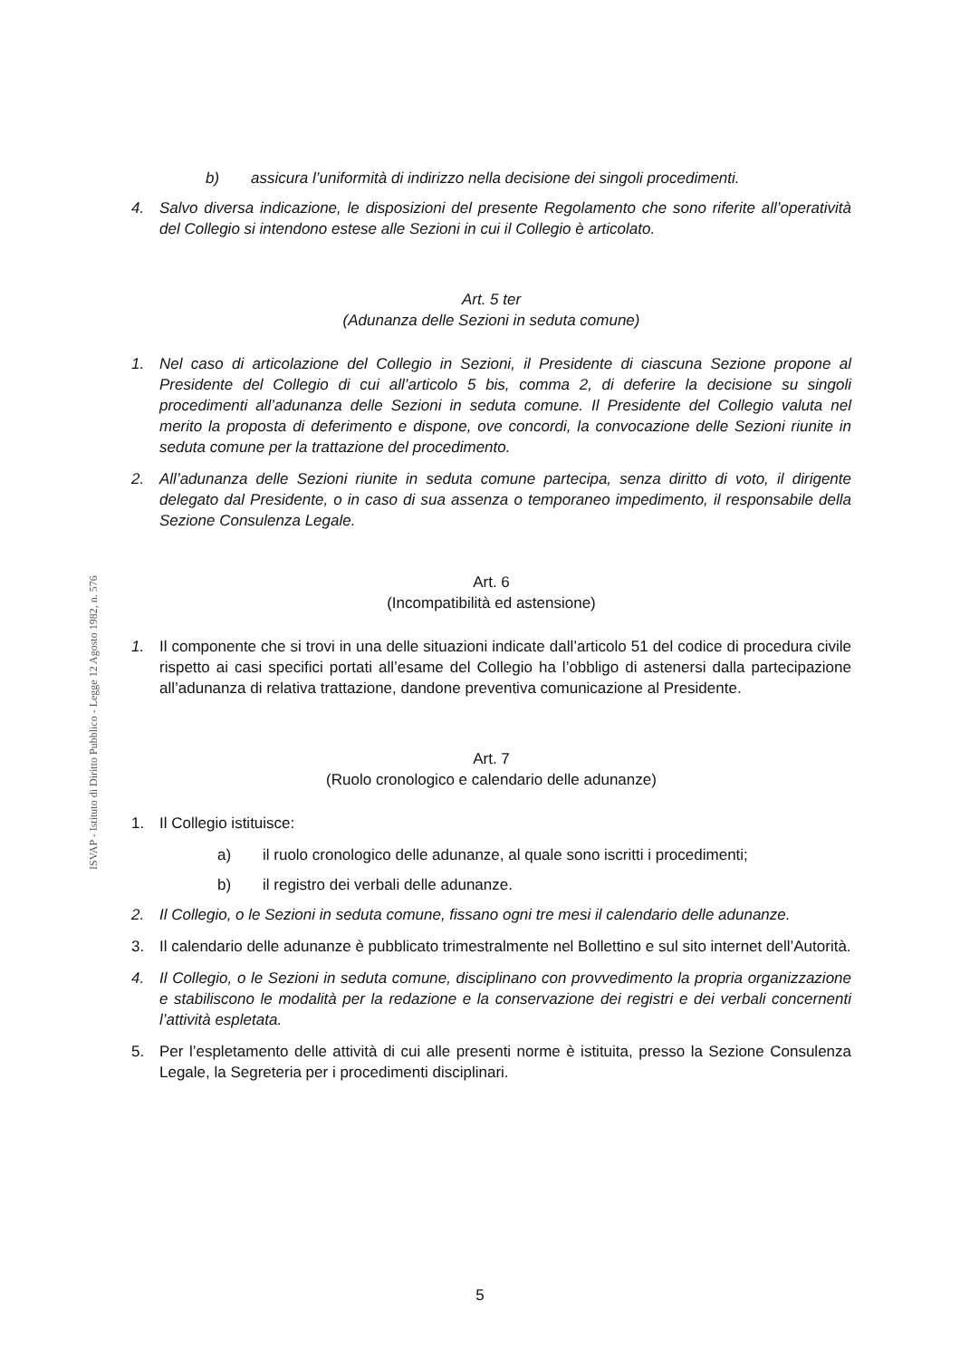ISVAP - Istituto di Diritto Pubblico - Legge 12 Agosto 1982, n. 576
b) assicura l’uniformità di indirizzo nella decisione dei singoli procedimenti.
4. Salvo diversa indicazione, le disposizioni del presente Regolamento che sono riferite all’operatività del Collegio si intendono estese alle Sezioni in cui il Collegio è articolato.
Art. 5 ter
(Adunanza delle Sezioni in seduta comune)
1. Nel caso di articolazione del Collegio in Sezioni, il Presidente di ciascuna Sezione propone al Presidente del Collegio di cui all’articolo 5 bis, comma 2, di deferire la decisione su singoli procedimenti all’adunanza delle Sezioni in seduta comune. Il Presidente del Collegio valuta nel merito la proposta di deferimento e dispone, ove concordi, la convocazione delle Sezioni riunite in seduta comune per la trattazione del procedimento.
2. All’adunanza delle Sezioni riunite in seduta comune partecipa, senza diritto di voto, il dirigente delegato dal Presidente, o in caso di sua assenza o temporaneo impedimento, il responsabile della Sezione Consulenza Legale.
Art. 6
(Incompatibilità ed astensione)
1. Il componente che si trovi in una delle situazioni indicate dall’articolo 51 del codice di procedura civile rispetto ai casi specifici portati all’esame del Collegio ha l’obbligo di astenersi dalla partecipazione all’adunanza di relativa trattazione, dandone preventiva comunicazione al Presidente.
Art. 7
(Ruolo cronologico e calendario delle adunanze)
1. Il Collegio istituisce:
a) il ruolo cronologico delle adunanze, al quale sono iscritti i procedimenti;
b) il registro dei verbali delle adunanze.
2. Il Collegio, o le Sezioni in seduta comune, fissano ogni tre mesi il calendario delle adunanze.
3. Il calendario delle adunanze è pubblicato trimestralmente nel Bollettino e sul sito internet dell’Autorità.
4. Il Collegio, o le Sezioni in seduta comune, disciplinano con provvedimento la propria organizzazione e stabiliscono le modalità per la redazione e la conservazione dei registri e dei verbali concernenti l’attività espletata.
5. Per l’espletamento delle attività di cui alle presenti norme è istituita, presso la Sezione Consulenza Legale, la Segreteria per i procedimenti disciplinari.
5